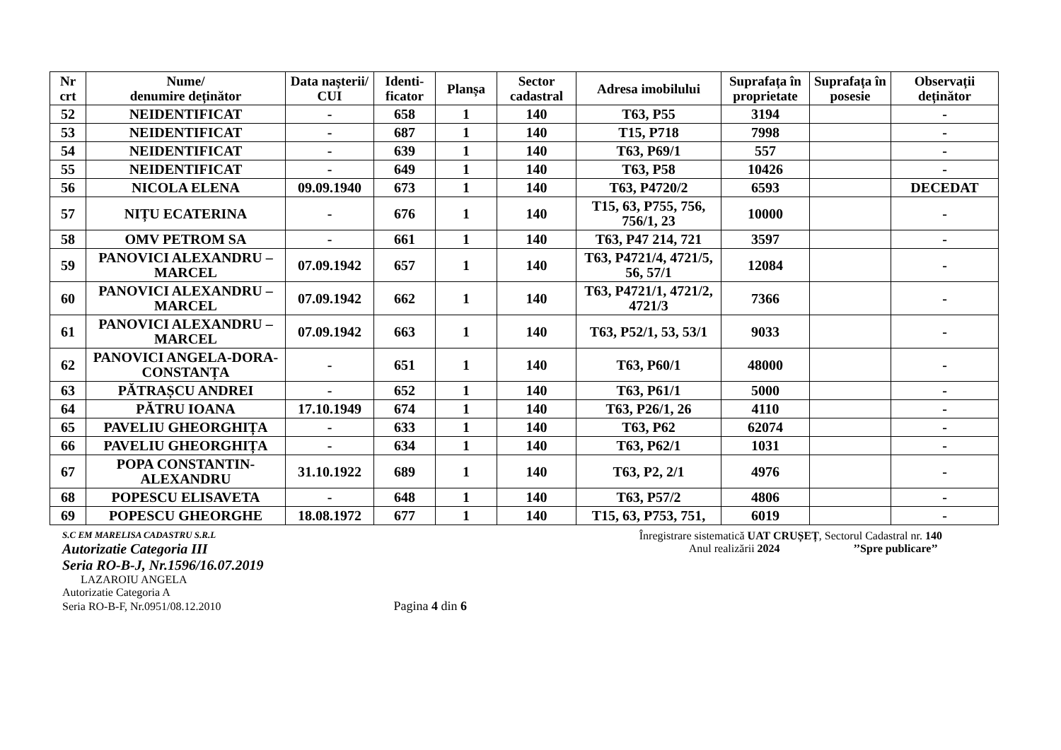| Nr crt | Nume/ denumire deținător | Data nașterii/ CUI | Identi- ficator | Planșa | Sector cadastral | Adresa imobilului | Suprafața în proprietate | Suprafața în posesie | Observații deținător |
| --- | --- | --- | --- | --- | --- | --- | --- | --- | --- |
| 52 | NEIDENTIFICAT | - | 658 | 1 | 140 | T63, P55 | 3194 | | - |
| 53 | NEIDENTIFICAT | - | 687 | 1 | 140 | T15, P718 | 7998 | | - |
| 54 | NEIDENTIFICAT | - | 639 | 1 | 140 | T63, P69/1 | 557 | | - |
| 55 | NEIDENTIFICAT | - | 649 | 1 | 140 | T63, P58 | 10426 | | - |
| 56 | NICOLA ELENA | 09.09.1940 | 673 | 1 | 140 | T63, P4720/2 | 6593 | | DECEDAT |
| 57 | NIȚU ECATERINA | - | 676 | 1 | 140 | T15, 63, P755, 756, 756/1, 23 | 10000 | | - |
| 58 | OMV PETROM SA | - | 661 | 1 | 140 | T63, P47 214, 721 | 3597 | | - |
| 59 | PANOVICI ALEXANDRU – MARCEL | 07.09.1942 | 657 | 1 | 140 | T63, P4721/4, 4721/5, 56, 57/1 | 12084 | | - |
| 60 | PANOVICI ALEXANDRU – MARCEL | 07.09.1942 | 662 | 1 | 140 | T63, P4721/1, 4721/2, 4721/3 | 7366 | | - |
| 61 | PANOVICI ALEXANDRU – MARCEL | 07.09.1942 | 663 | 1 | 140 | T63, P52/1, 53, 53/1 | 9033 | | - |
| 62 | PANOVICI ANGELA-DORA-CONSTANȚA | - | 651 | 1 | 140 | T63, P60/1 | 48000 | | - |
| 63 | PĂTRAȘCU ANDREI | - | 652 | 1 | 140 | T63, P61/1 | 5000 | | - |
| 64 | PĂTRU IOANA | 17.10.1949 | 674 | 1 | 140 | T63, P26/1, 26 | 4110 | | - |
| 65 | PAVELIU GHEORGHIȚA | - | 633 | 1 | 140 | T63, P62 | 62074 | | - |
| 66 | PAVELIU GHEORGHIȚA | - | 634 | 1 | 140 | T63, P62/1 | 1031 | | - |
| 67 | POPA CONSTANTIN-ALEXANDRU | 31.10.1922 | 689 | 1 | 140 | T63, P2, 2/1 | 4976 | | - |
| 68 | POPESCU ELISAVETA | - | 648 | 1 | 140 | T63, P57/2 | 4806 | | - |
| 69 | POPESCU GHEORGHE | 18.08.1972 | 677 | 1 | 140 | T15, 63, P753, 751, | 6019 | | - |
S.C EM MARELISA CADASTRU S.R.L
Autorizatie Categoria III
Seria RO-B-J, Nr.1596/16.07.2019
LAZAROIU ANGELA
Autorizatie Categoria A
Seria RO-B-F, Nr.0951/08.12.2010 Pagina 4 din 6
Înregistrare sistematică UAT CRUȘEȚ, Sectorul Cadastral nr. 140
Anul realizării 2024 ’’Spre publicare’’